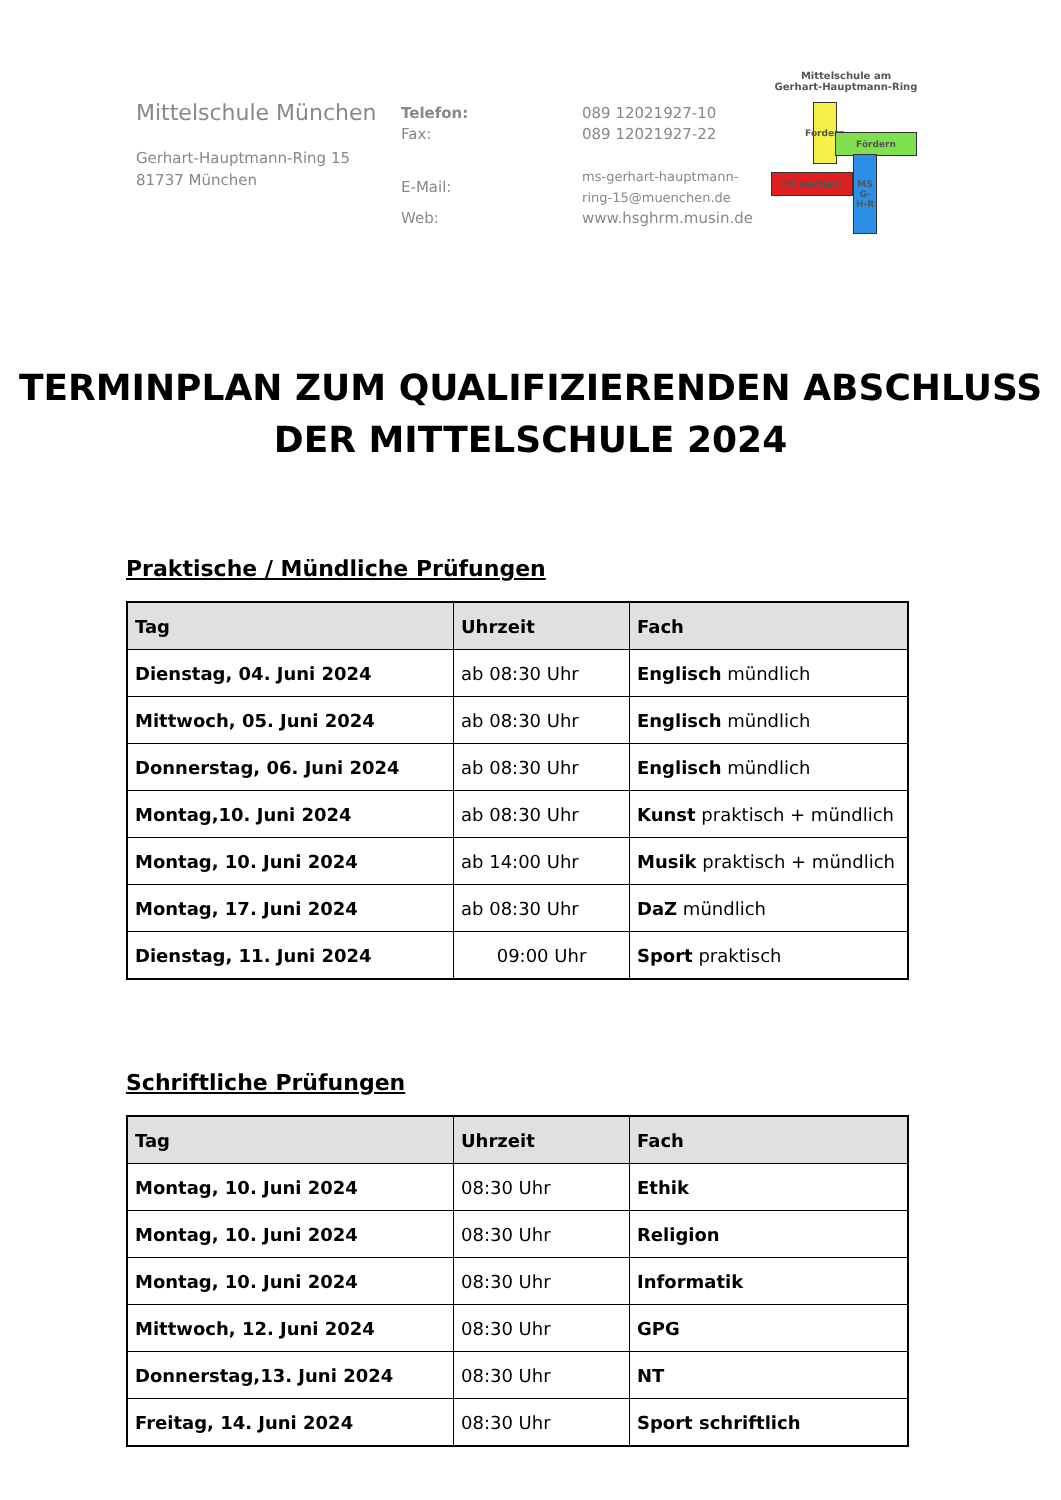Mittelschule München
Gerhart-Hauptmann-Ring 15
81737 München
| Telefon: | 089 12021927-10 |
| Fax: | 089 12021927-22 |
| E-Mail: | ms-gerhart-hauptmann-ring-15@muenchen.de |
| Web: | www.hsghrm.musin.de |
Mittelschule am
Gerhart-Hauptmann-Ring
Fordern
Fördern
Fit machen!
MS G-H-R
TERMINPLAN ZUM QUALIFIZIERENDEN ABSCHLUSS
DER MITTELSCHULE 2024
Praktische / Mündliche Prüfungen
| Tag | Uhrzeit | Fach |
| --- | --- | --- |
| Dienstag, 04. Juni 2024 | ab 08:30 Uhr | Englisch mündlich |
| Mittwoch, 05. Juni 2024 | ab 08:30 Uhr | Englisch mündlich |
| Donnerstag, 06. Juni 2024 | ab 08:30 Uhr | Englisch mündlich |
| Montag,10. Juni 2024 | ab 08:30 Uhr | Kunst praktisch + mündlich |
| Montag, 10. Juni 2024 | ab 14:00 Uhr | Musik praktisch + mündlich |
| Montag, 17. Juni 2024 | ab 08:30 Uhr | DaZ mündlich |
| Dienstag, 11. Juni 2024 | 09:00 Uhr | Sport praktisch |
Schriftliche Prüfungen
| Tag | Uhrzeit | Fach |
| --- | --- | --- |
| Montag, 10. Juni 2024 | 08:30 Uhr | Ethik |
| Montag, 10. Juni 2024 | 08:30 Uhr | Religion |
| Montag, 10. Juni 2024 | 08:30 Uhr | Informatik |
| Mittwoch, 12. Juni 2024 | 08:30 Uhr | GPG |
| Donnerstag,13. Juni 2024 | 08:30 Uhr | NT |
| Freitag, 14. Juni 2024 | 08:30 Uhr | Sport schriftlich |